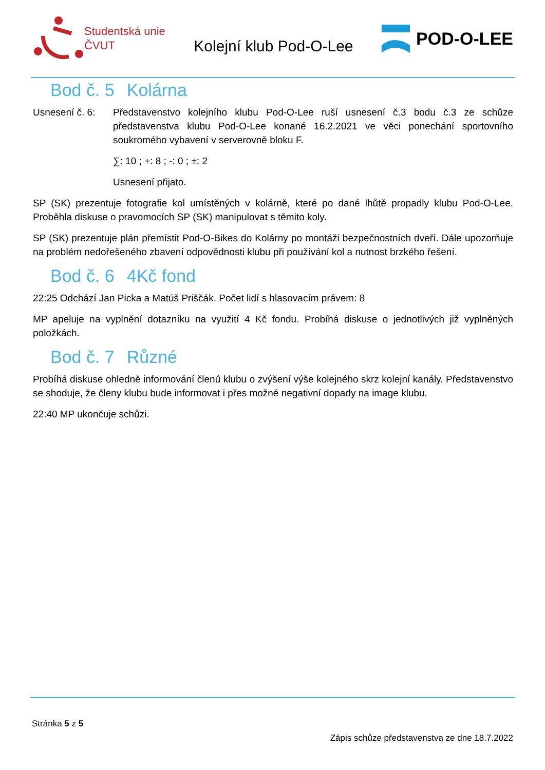Studentská unie
ČVUT
Kolejní klub Pod-O-Lee
POD-O-LEE
Bod č. 5 Kolárna
Usnesení č. 6: Představenstvo kolejního klubu Pod-O-Lee ruší usnesení č.3 bodu č.3 ze schůze představenstva klubu Pod-O-Lee konané 16.2.2021 ve věci ponechání sportovního soukromého vybavení v serverovně bloku F.
∑: 10 ; +: 8 ; -: 0 ; ±: 2
Usnesení přijato.
SP (SK) prezentuje fotografie kol umístěných v kolárně, které po dané lhůtě propadly klubu Pod-O-Lee. Proběhla diskuse o pravomocích SP (SK) manipulovat s těmito koly.
SP (SK) prezentuje plán přemístit Pod-O-Bikes do Kolárny po montáži bezpečnostních dveří. Dále upozorňuje na problém nedořešeného zbavení odpovědnosti klubu při používání kol a nutnost brzkého řešení.
Bod č. 6 4Kč fond
22:25 Odchází Jan Picka a Matúš Priščák. Počet lidí s hlasovacím právem: 8
MP apeluje na vyplnění dotazníku na využití 4 Kč fondu. Probíhá diskuse o jednotlivých již vyplněných položkách.
Bod č. 7 Různé
Probíhá diskuse ohledně informování členů klubu o zvýšení výše kolejného skrz kolejní kanály. Představenstvo se shoduje, že členy klubu bude informovat i přes možné negativní dopady na image klubu.
22:40 MP ukončuje schůzi.
Stránka 5 z 5
Zápis schůze představenstva ze dne 18.7.2022